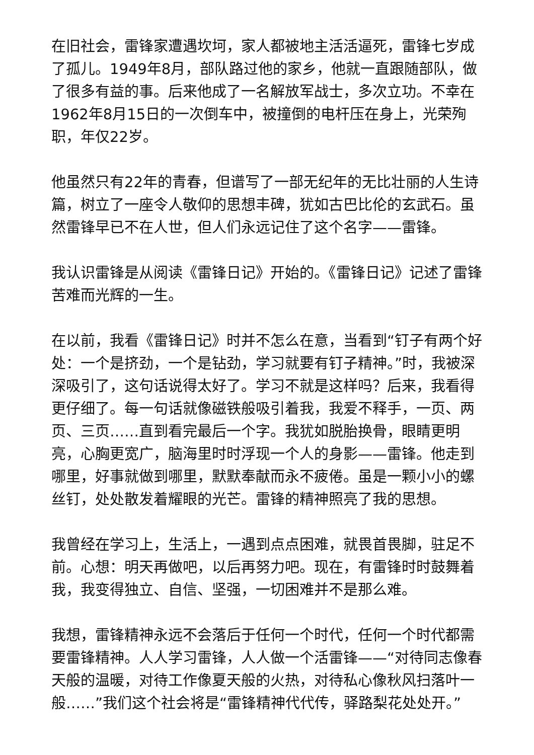在旧社会，雷锋家遭遇坎坷，家人都被地主活活逼死，雷锋七岁成了孤儿。1949年8月，部队路过他的家乡，他就一直跟随部队，做了很多有益的事。后来他成了一名解放军战士，多次立功。不幸在1962年8月15日的一次倒车中，被撞倒的电杆压在身上，光荣殉职，年仅22岁。
他虽然只有22年的青春，但谱写了一部无纪年的无比壮丽的人生诗篇，树立了一座令人敬仰的思想丰碑，犹如古巴比伦的玄武石。虽然雷锋早已不在人世，但人们永远记住了这个名字——雷锋。
我认识雷锋是从阅读《雷锋日记》开始的。《雷锋日记》记述了雷锋苦难而光辉的一生。
在以前，我看《雷锋日记》时并不怎么在意，当看到“钉子有两个好处：一个是挤劲，一个是钻劲，学习就要有钉子精神。”时，我被深深吸引了，这句话说得太好了。学习不就是这样吗？后来，我看得更仔细了。每一句话就像磁铁般吸引着我，我爱不释手，一页、两页、三页……直到看完最后一个字。我犹如脱胎换骨，眼睛更明亮，心胸更宽广，脑海里时时浮现一个人的身影——雷锋。他走到哪里，好事就做到哪里，默默奉献而永不疲倦。虽是一颗小小的螺丝钉，处处散发着耀眼的光芒。雷锋的精神照亮了我的思想。
我曾经在学习上，生活上，一遇到点点困难，就畏首畏脚，驻足不前。心想：明天再做吧，以后再努力吧。现在，有雷锋时时鼓舞着我，我变得独立、自信、坚强，一切困难并不是那么难。
我想，雷锋精神永远不会落后于任何一个时代，任何一个时代都需要雷锋精神。人人学习雷锋，人人做一个活雷锋——“对待同志像春天般的温暖，对待工作像夏天般的火热，对待私心像秋风扫落叶一般……”我们这个社会将是“雷锋精神代代传，驿路梨花处处开。”